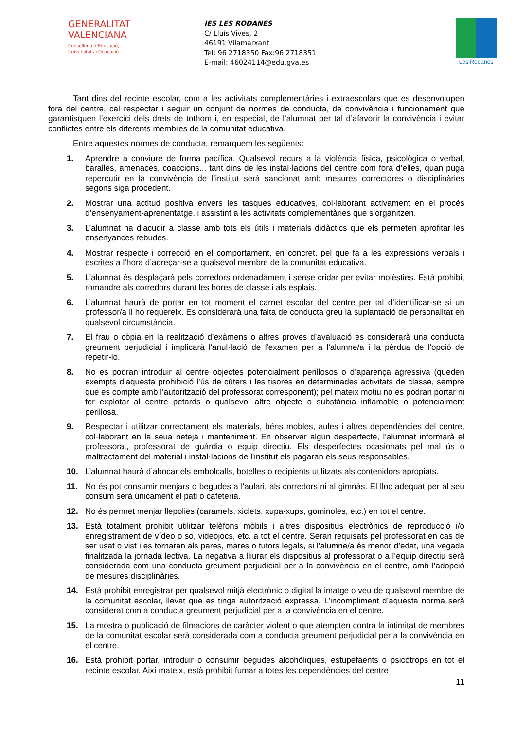GENERALITAT
VALENCIANA
Conselleria d’Educació,
Universitats i Ocupació
IES LES RODANES
C/ Lluís Vives, 2
46191 Vilamarxant
Tel: 96 2718350 Fax:96 2718351
E-mail: 46024114@edu.gva.es
Les Rodanes
Tant dins del recinte escolar, com a les activitats complementàries i extraescolars que es desenvolupen fora del centre, cal respectar i seguir un conjunt de normes de conducta, de convivència i funcionament que garantisquen l’exercici dels drets de tothom i, en especial, de l’alumnat per tal d’afavorir la convivència i evitar conflictes entre els diferents membres de la comunitat educativa.
Entre aquestes normes de conducta, remarquem les següents:
1. Aprendre a conviure de forma pacífica. Qualsevol recurs a la violència física, psicològica o verbal, baralles, amenaces, coaccions... tant dins de les instal·lacions del centre com fora d’elles, quan puga repercutir en la convivència de l’institut serà sancionat amb mesures correctores o disciplinàries segons siga procedent.
2. Mostrar una actitud positiva envers les tasques educatives, col·laborant activament en el procés d’ensenyament-aprenentatge, i assistint a les activitats complementàries que s’organitzen.
3. L’alumnat ha d’acudir a classe amb tots els útils i materials didàctics que els permeten aprofitar les ensenyances rebudes.
4. Mostrar respecte i correcció en el comportament, en concret, pel que fa a les expressions verbals i escrites a l’hora d’adreçar-se a qualsevol membre de la comunitat educativa.
5. L’alumnat és desplaçarà pels corredors ordenadament i sense cridar per evitar molèsties. Està prohibit romandre als corredors durant les hores de classe i als esplais.
6. L’alumnat haurà de portar en tot moment el carnet escolar del centre per tal d’identificar-se si un professor/a li ho requereix. Es considerarà una falta de conducta greu la suplantació de personalitat en qualsevol circumstància.
7. El frau o còpia en la realització d’exàmens o altres proves d’avaluació es considerarà una conducta greument perjudicial i implicarà l'anul·lació de l'examen per a l'alumne/a i la pèrdua de l'opció de repetir-lo.
8. No es podran introduir al centre objectes potencialment perillosos o d’aparença agressiva (queden exempts d’aquesta prohibició l’ús de cúters i les tisores en determinades activitats de classe, sempre que es compte amb l’autorització del professorat corresponent); pel mateix motiu no es podran portar ni fer explotar al centre petards o qualsevol altre objecte o substància inflamable o potencialment perillosa.
9. Respectar i utilitzar correctament els materials, béns mobles, aules i altres dependències del centre, col·laborant en la seua neteja i manteniment. En observar algun desperfecte, l’alumnat informarà el professorat, professorat de guàrdia o equip directiu. Els desperfectes ocasionats pel mal ús o maltractament del material i instal·lacions de l'institut els pagaran els seus responsables.
10. L’alumnat haurà d’abocar els embolcalls, botelles o recipients utilitzats als contenidors apropiats.
11. No és pot consumir menjars o begudes a l'aulari, als corredors ni al gimnàs. El lloc adequat per al seu consum serà únicament el pati o cafeteria.
12. No és permet menjar llepolies (caramels, xiclets, xupa-xups, gominoles, etc.) en tot el centre.
13. Està totalment prohibit utilitzar telèfons mòbils i altres dispositius electrònics de reproducció i/o enregistrament de vídeo o so, videojocs, etc. a tot el centre. Seran requisats pel professorat en cas de ser usat o vist i es tornaran als pares, mares o tutors legals, si l’alumne/a és menor d’edat, una vegada finalitzada la jornada lectiva. La negativa a lliurar els dispositius al professorat o a l’equip directiu serà considerada com una conducta greument perjudicial per a la convivència en el centre, amb l’adopció de mesures disciplinàries.
14. Està prohibit enregistrar per qualsevol mitjà electrònic o digital la imatge o veu de qualsevol membre de la comunitat escolar, llevat que es tinga autorització expressa. L’incompliment d’aquesta norma serà considerat com a conducta greument perjudicial per a la convivència en el centre.
15. La mostra o publicació de filmacions de caràcter violent o que atempten contra la intimitat de membres de la comunitat escolar serà considerada com a conducta greument perjudicial per a la convivència en el centre.
16. Està prohibit portar, introduir o consumir begudes alcohòliques, estupefaents o psicòtrops en tot el recinte escolar. Així mateix, està prohibit fumar a totes les dependències del centre
11